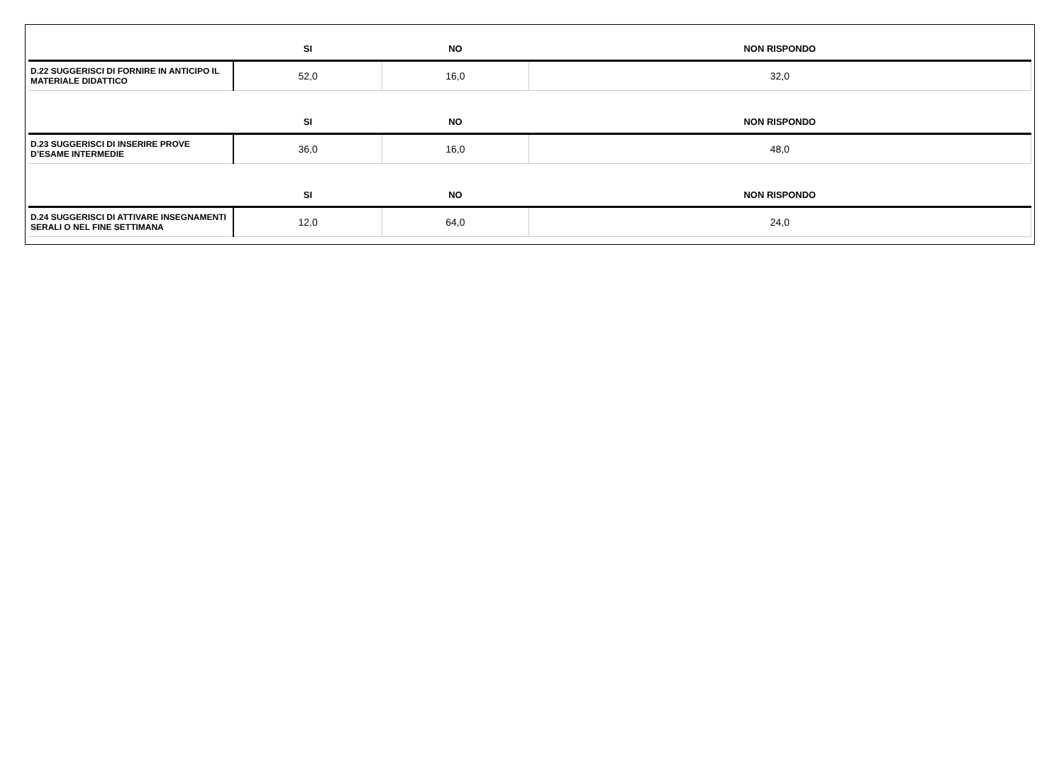| | SI | NO | NON RISPONDO |
| --- | --- | --- | --- |
| D.22 SUGGERISCI DI FORNIRE IN ANTICIPO IL MATERIALE DIDATTICO | 52,0 | 16,0 | 32,0 |
| | SI | NO | NON RISPONDO |
| --- | --- | --- | --- |
| D.23 SUGGERISCI DI INSERIRE PROVE D’ESAME INTERMEDIE | 36,0 | 16,0 | 48,0 |
| | SI | NO | NON RISPONDO |
| --- | --- | --- | --- |
| D.24 SUGGERISCI DI ATTIVARE INSEGNAMENTI SERALI O NEL FINE SETTIMANA | 12,0 | 64,0 | 24,0 |